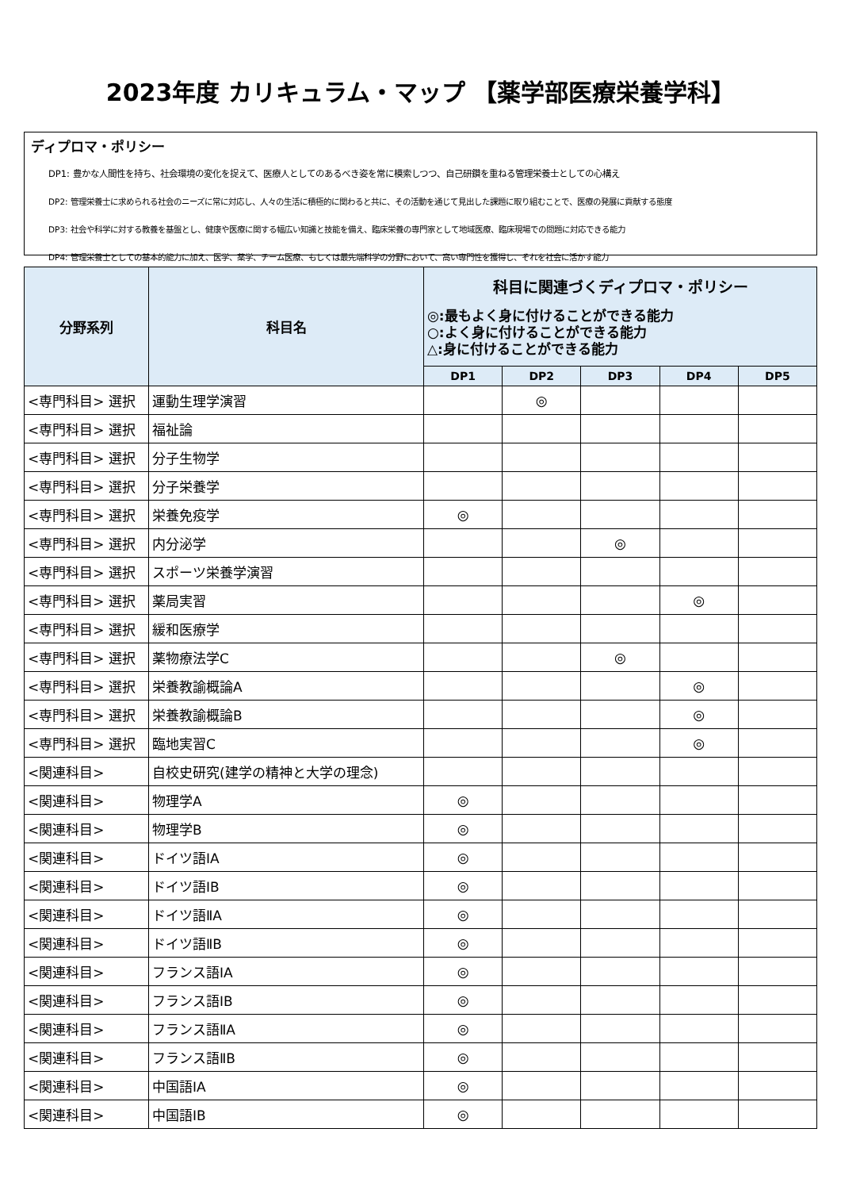2023年度 カリキュラム・マップ 【薬学部医療栄養学科】
ディプロマ・ポリシー
DP1: 豊かな人間性を持ち、社会環境の変化を捉えて、医療人としてのあるべき姿を常に模索しつつ、自己研鑽を重ねる管理栄養士としての心構え
DP2: 管理栄養士に求められる社会のニーズに常に対応し、人々の生活に積極的に関わると共に、その活動を通じて見出した課題に取り組むことで、医療の発展に貢献する態度
DP3: 社会や科学に対する教養を基盤とし、健康や医療に関する幅広い知識と技能を備え、臨床栄養の専門家として地域医療、臨床現場での問題に対応できる能力
DP4: 管理栄養士としての基本的能力に加え、医学、薬学、チーム医療、もしくは最先端科学の分野において、高い専門性を獲得し、それを社会に活かす能力
| 分野系列 | 科目名 | 科目に関連づくディプロマ・ポリシー ◎:最もよく身に付けることができる能力 ○:よく身に付けることができる能力 △:身に付けることができる能力 | | | | |
| --- | --- | --- | --- | --- | --- | --- |
| | | DP1 | DP2 | DP3 | DP4 | DP5 |
| <専門科目> 選択 | 運動生理学演習 | | ◎ | | | |
| <専門科目> 選択 | 福祉論 | | | | | |
| <専門科目> 選択 | 分子生物学 | | | | | |
| <専門科目> 選択 | 分子栄養学 | | | | | |
| <専門科目> 選択 | 栄養免疫学 | ◎ | | | | |
| <専門科目> 選択 | 内分泌学 | | | ◎ | | |
| <専門科目> 選択 | スポーツ栄養学演習 | | | | | |
| <専門科目> 選択 | 薬局実習 | | | | ◎ | |
| <専門科目> 選択 | 緩和医療学 | | | | | |
| <専門科目> 選択 | 薬物療法学C | | | ◎ | | |
| <専門科目> 選択 | 栄養教諭概論A | | | | ◎ | |
| <専門科目> 選択 | 栄養教諭概論B | | | | ◎ | |
| <専門科目> 選択 | 臨地実習C | | | | ◎ | |
| <関連科目> | 自校史研究(建学の精神と大学の理念) | | | | | |
| <関連科目> | 物理学A | ◎ | | | | |
| <関連科目> | 物理学B | ◎ | | | | |
| <関連科目> | ドイツ語ⅠA | ◎ | | | | |
| <関連科目> | ドイツ語ⅠB | ◎ | | | | |
| <関連科目> | ドイツ語ⅡA | ◎ | | | | |
| <関連科目> | ドイツ語ⅡB | ◎ | | | | |
| <関連科目> | フランス語ⅠA | ◎ | | | | |
| <関連科目> | フランス語ⅠB | ◎ | | | | |
| <関連科目> | フランス語ⅡA | ◎ | | | | |
| <関連科目> | フランス語ⅡB | ◎ | | | | |
| <関連科目> | 中国語ⅠA | ◎ | | | | |
| <関連科目> | 中国語ⅠB | ◎ | | | | |